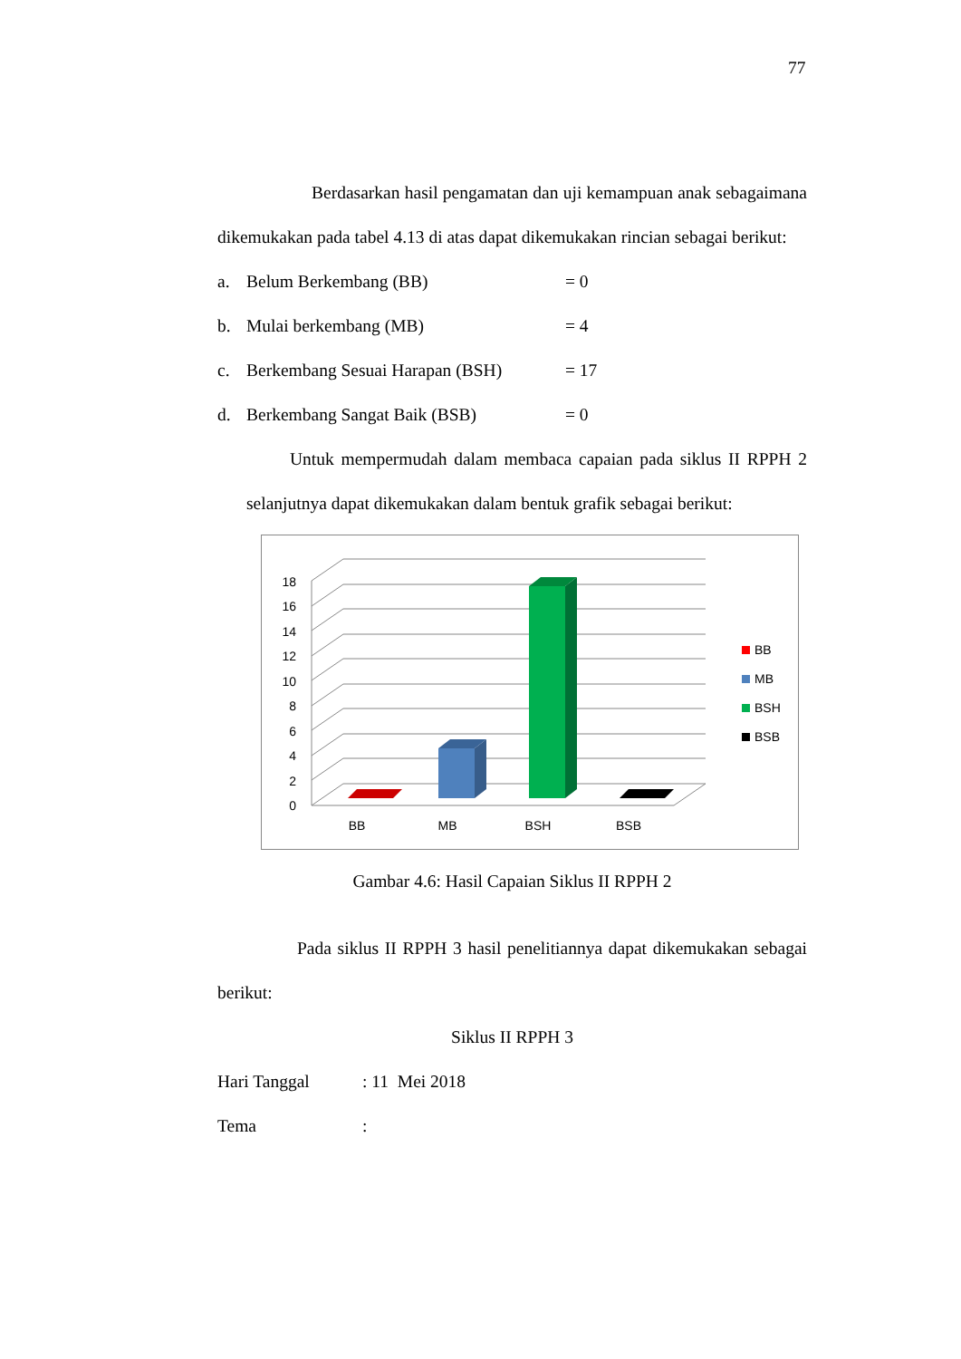77
Berdasarkan hasil pengamatan dan uji kemampuan anak sebagaimana dikemukakan pada tabel 4.13 di atas dapat dikemukakan rincian sebagai berikut:
a. Belum Berkembang (BB) = 0
b. Mulai berkembang (MB) = 4
c. Berkembang Sesuai Harapan (BSH) = 17
d. Berkembang Sangat Baik (BSB) = 0
Untuk mempermudah dalam membaca capaian pada siklus II RPPH 2 selanjutnya dapat dikemukakan dalam bentuk grafik sebagai berikut:
0
2
4
6
8
10
12
14
16
18
BB
MB
BSH
BSB
BB
MB
BSH
BSB
Gambar 4.6: Hasil Capaian Siklus II RPPH 2
Pada siklus II RPPH 3 hasil penelitiannya dapat dikemukakan sebagai berikut:
Siklus II RPPH 3
Hari Tanggal: 11 Mei 2018
Tema: